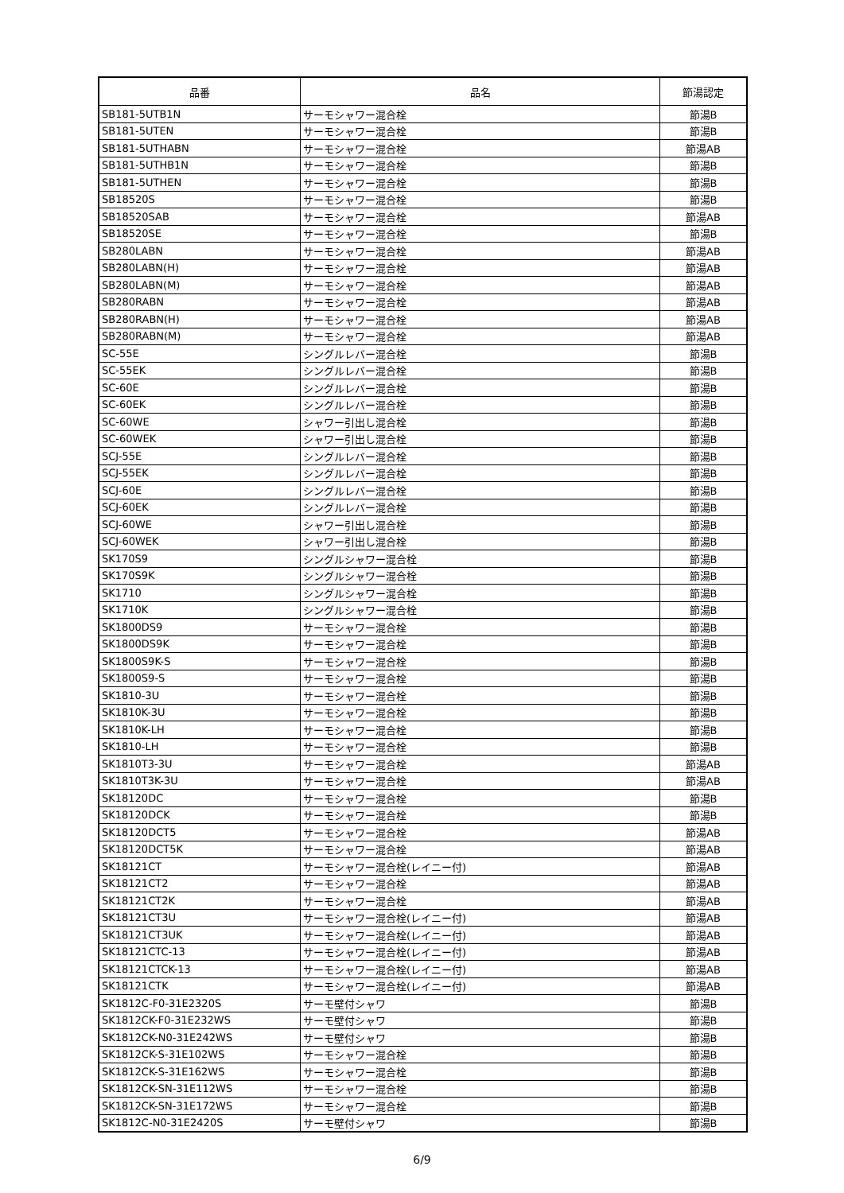| 品番 | 品名 | 節湯認定 |
| --- | --- | --- |
| SB181-5UTB1N | サーモシャワー混合栓 | 節湯B |
| SB181-5UTEN | サーモシャワー混合栓 | 節湯B |
| SB181-5UTHABN | サーモシャワー混合栓 | 節湯AB |
| SB181-5UTHB1N | サーモシャワー混合栓 | 節湯B |
| SB181-5UTHEN | サーモシャワー混合栓 | 節湯B |
| SB18520S | サーモシャワー混合栓 | 節湯B |
| SB18520SAB | サーモシャワー混合栓 | 節湯AB |
| SB18520SE | サーモシャワー混合栓 | 節湯B |
| SB280LABN | サーモシャワー混合栓 | 節湯AB |
| SB280LABN(H) | サーモシャワー混合栓 | 節湯AB |
| SB280LABN(M) | サーモシャワー混合栓 | 節湯AB |
| SB280RABN | サーモシャワー混合栓 | 節湯AB |
| SB280RABN(H) | サーモシャワー混合栓 | 節湯AB |
| SB280RABN(M) | サーモシャワー混合栓 | 節湯AB |
| SC-55E | シングルレバー混合栓 | 節湯B |
| SC-55EK | シングルレバー混合栓 | 節湯B |
| SC-60E | シングルレバー混合栓 | 節湯B |
| SC-60EK | シングルレバー混合栓 | 節湯B |
| SC-60WE | シャワー引出し混合栓 | 節湯B |
| SC-60WEK | シャワー引出し混合栓 | 節湯B |
| SCJ-55E | シングルレバー混合栓 | 節湯B |
| SCJ-55EK | シングルレバー混合栓 | 節湯B |
| SCJ-60E | シングルレバー混合栓 | 節湯B |
| SCJ-60EK | シングルレバー混合栓 | 節湯B |
| SCJ-60WE | シャワー引出し混合栓 | 節湯B |
| SCJ-60WEK | シャワー引出し混合栓 | 節湯B |
| SK170S9 | シングルシャワー混合栓 | 節湯B |
| SK170S9K | シングルシャワー混合栓 | 節湯B |
| SK1710 | シングルシャワー混合栓 | 節湯B |
| SK1710K | シングルシャワー混合栓 | 節湯B |
| SK1800DS9 | サーモシャワー混合栓 | 節湯B |
| SK1800DS9K | サーモシャワー混合栓 | 節湯B |
| SK1800S9K-S | サーモシャワー混合栓 | 節湯B |
| SK1800S9-S | サーモシャワー混合栓 | 節湯B |
| SK1810-3U | サーモシャワー混合栓 | 節湯B |
| SK1810K-3U | サーモシャワー混合栓 | 節湯B |
| SK1810K-LH | サーモシャワー混合栓 | 節湯B |
| SK1810-LH | サーモシャワー混合栓 | 節湯B |
| SK1810T3-3U | サーモシャワー混合栓 | 節湯AB |
| SK1810T3K-3U | サーモシャワー混合栓 | 節湯AB |
| SK18120DC | サーモシャワー混合栓 | 節湯B |
| SK18120DCK | サーモシャワー混合栓 | 節湯B |
| SK18120DCT5 | サーモシャワー混合栓 | 節湯AB |
| SK18120DCT5K | サーモシャワー混合栓 | 節湯AB |
| SK18121CT | サーモシャワー混合栓(レイニー付) | 節湯AB |
| SK18121CT2 | サーモシャワー混合栓 | 節湯AB |
| SK18121CT2K | サーモシャワー混合栓 | 節湯AB |
| SK18121CT3U | サーモシャワー混合栓(レイニー付) | 節湯AB |
| SK18121CT3UK | サーモシャワー混合栓(レイニー付) | 節湯AB |
| SK18121CTC-13 | サーモシャワー混合栓(レイニー付) | 節湯AB |
| SK18121CTCK-13 | サーモシャワー混合栓(レイニー付) | 節湯AB |
| SK18121CTK | サーモシャワー混合栓(レイニー付) | 節湯AB |
| SK1812C-F0-31E2320S | サーモ壁付シャワ | 節湯B |
| SK1812CK-F0-31E232WS | サーモ壁付シャワ | 節湯B |
| SK1812CK-N0-31E242WS | サーモ壁付シャワ | 節湯B |
| SK1812CK-S-31E102WS | サーモシャワー混合栓 | 節湯B |
| SK1812CK-S-31E162WS | サーモシャワー混合栓 | 節湯B |
| SK1812CK-SN-31E112WS | サーモシャワー混合栓 | 節湯B |
| SK1812CK-SN-31E172WS | サーモシャワー混合栓 | 節湯B |
| SK1812C-N0-31E2420S | サーモ壁付シャワ | 節湯B |
6/9